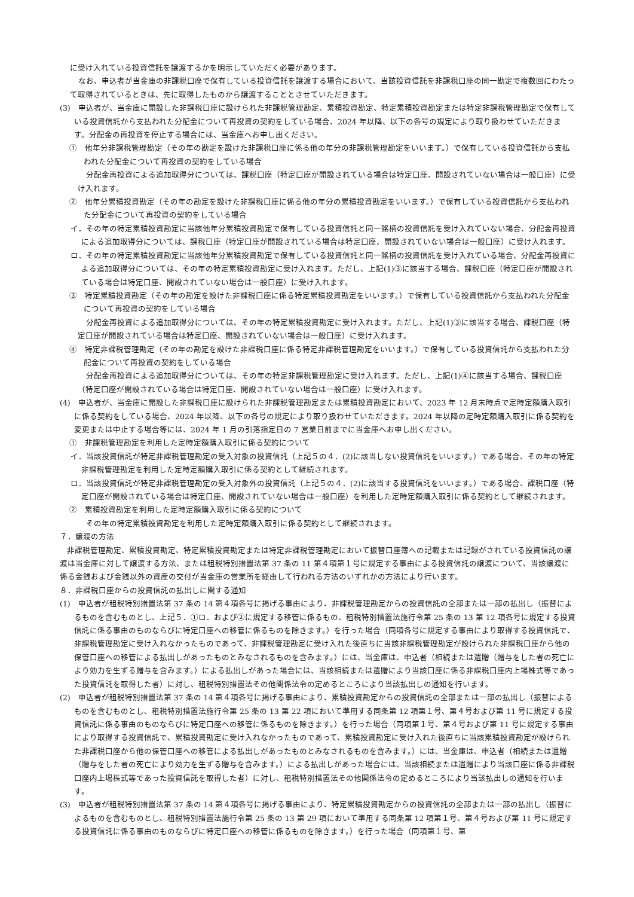に受け入れている投資信託を譲渡するかを明示していただく必要があります。
なお、申込者が当金庫の非課税口座で保有している投資信託を譲渡する場合において、当該投資信託を非課税口座の同一勘定で複数回にわたって取得されているときは、先に取得したものから譲渡することとさせていただきます。
(3)　申込者が、当金庫に開設した非課税口座に設けられた非課税管理勘定、累積投資勘定、特定累積投資勘定または特定非課税管理勘定で保有している投資信託から支払われた分配金について再投資の契約をしている場合、2024 年以降、以下の各号の規定により取り扱わせていただきます。分配金の再投資を停止する場合には、当金庫へお申し出ください。
①　他年分非課税管理勘定（その年の勘定を設けた非課税口座に係る他の年分の非課税管理勘定をいいます。）で保有している投資信託から支払われた分配金について再投資の契約をしている場合
分配金再投資による追加取得分については、課税口座（特定口座が開設されている場合は特定口座、開設されていない場合は一般口座）に受け入れます。
②　他年分累積投資勘定（その年の勘定を設けた非課税口座に係る他の年分の累積投資勘定をいいます。）で保有している投資信託から支払われた分配金について再投資の契約をしている場合
イ．その年の特定累積投資勘定に当該他年分累積投資勘定で保有している投資信託と同一銘柄の投資信託を受け入れていない場合、分配金再投資による追加取得分については、課税口座（特定口座が開設されている場合は特定口座、開設されていない場合は一般口座）に受け入れます。
ロ．その年の特定累積投資勘定に当該他年分累積投資勘定で保有している投資信託と同一銘柄の投資信託を受け入れている場合、分配金再投資による追加取得分については、その年の特定累積投資勘定に受け入れます。ただし、上記(1)③に該当する場合、課税口座（特定口座が開設されている場合は特定口座、開設されていない場合は一般口座）に受け入れます。
③　特定累積投資勘定（その年の勘定を設けた非課税口座に係る特定累積投資勘定をいいます。）で保有している投資信託から支払われた分配金について再投資の契約をしている場合
分配金再投資による追加取得分については、その年の特定累積投資勘定に受け入れます。ただし、上記(1)③に該当する場合、課税口座（特定口座が開設されている場合は特定口座、開設されていない場合は一般口座）に受け入れます。
④　特定非課税管理勘定（その年の勘定を設けた非課税口座に係る特定非課税管理勘定をいいます。）で保有している投資信託から支払われた分配金について再投資の契約をしている場合
分配金再投資による追加取得分については、その年の特定非課税管理勘定に受け入れます。ただし、上記(1)④に該当する場合、課税口座（特定口座が開設されている場合は特定口座、開設されていない場合は一般口座）に受け入れます。
(4)　申込者が、当金庫に開設した非課税口座に設けられた非課税管理勘定または累積投資勘定において、2023 年 12 月末時点で定時定額購入取引に係る契約をしている場合、2024 年以降、以下の各号の規定により取り扱わせていただきます。2024 年以降の定時定額購入取引に係る契約を変更または中止する場合等には、2024 年 1 月の引落指定日の 7 営業日前までに当金庫へお申し出ください。
①　非課税管理勘定を利用した定時定額購入取引に係る契約について
イ．当該投資信託が特定非課税管理勘定の受入対象の投資信託（上記５の４．(2)に該当しない投資信託をいいます。）である場合、その年の特定非課税管理勘定を利用した定時定額購入取引に係る契約として継続されます。
ロ．当該投資信託が特定非課税管理勘定の受入対象外の投資信託（上記５の４．(2)に該当する投資信託をいいます。）である場合、課税口座（特定口座が開設されている場合は特定口座、開設されていない場合は一般口座）を利用した定時定額購入取引に係る契約として継続されます。
②　累積投資勘定を利用した定時定額購入取引に係る契約について
その年の特定累積投資勘定を利用した定時定額購入取引に係る契約として継続されます。
７．譲渡の方法
非課税管理勘定、累積投資勘定、特定累積投資勘定または特定非課税管理勘定において振替口座簿への記載または記録がされている投資信託の譲渡は当金庫に対して譲渡する方法、または租税特別措置法第 37 条の 11 第４項第１号に規定する事由による投資信託の譲渡について、当該譲渡に係る金銭および金銭以外の資産の交付が当金庫の営業所を経由して行われる方法のいずれかの方法により行います。
８．非課税口座からの投資信託の払出しに関する通知
(1)　申込者が租税特別措置法第 37 条の 14 第４項各号に掲げる事由により、非課税管理勘定からの投資信託の全部または一部の払出し（振替によるものを含むものとし、上記５．①ロ．および②に規定する移管に係るもの、租税特別措置法施行令第 25 条の 13 第 12 項各号に規定する投資信託に係る事由のものならびに特定口座への移管に係るものを除きます。）を行った場合（同項各号に規定する事由により取得する投資信託で、非課税管理勘定に受け入れなかったものであって、非課税管理勘定に受け入れた後直ちに当該非課税管理勘定が設けられた非課税口座から他の保管口座への移管による払出しがあったものとみなされるものを含みます。）には、当金庫は、申込者（相続または遺贈（贈与をした者の死亡により効力を生ずる贈与を含みます。）による払出しがあった場合には、当該相続または遺贈により当該口座に係る非課税口座内上場株式等であった投資信託を取得した者）に対し、租税特別措置法その他関係法令の定めるところにより当該払出しの通知を行います。
(2)　申込者が租税特別措置法第 37 条の 14 第４項各号に掲げる事由により、累積投資勘定からの投資信託の全部または一部の払出し（振替によるものを含むものとし、租税特別措置法施行令第 25 条の 13 第 22 項において準用する同条第 12 項第１号、第４号および第 11 号に規定する投資信託に係る事由のものならびに特定口座への移管に係るものを除きます。）を行った場合（同項第１号、第４号および第 11 号に規定する事由により取得する投資信託で、累積投資勘定に受け入れなかったものであって、累積投資勘定に受け入れた後直ちに当該累積投資勘定が設けられた非課税口座から他の保管口座への移管による払出しがあったものとみなされるものを含みます。）には、当金庫は、申込者（相続または遺贈（贈与をした者の死亡により効力を生ずる贈与を含みます。）による払出しがあった場合には、当該相続または遺贈により当該口座に係る非課税口座内上場株式等であった投資信託を取得した者）に対し、租税特別措置法その他関係法令の定めるところにより当該払出しの通知を行います。
(3)　申込者が租税特別措置法第 37 条の 14 第４項各号に掲げる事由により、特定累積投資勘定からの投資信託の全部または一部の払出し（振替によるものを含むものとし、租税特別措置法施行令第 25 条の 13 第 29 項において準用する同条第 12 項第１号、第４号および第 11 号に規定する投資信託に係る事由のものならびに特定口座への移管に係るものを除きます。）を行った場合（同項第１号、第